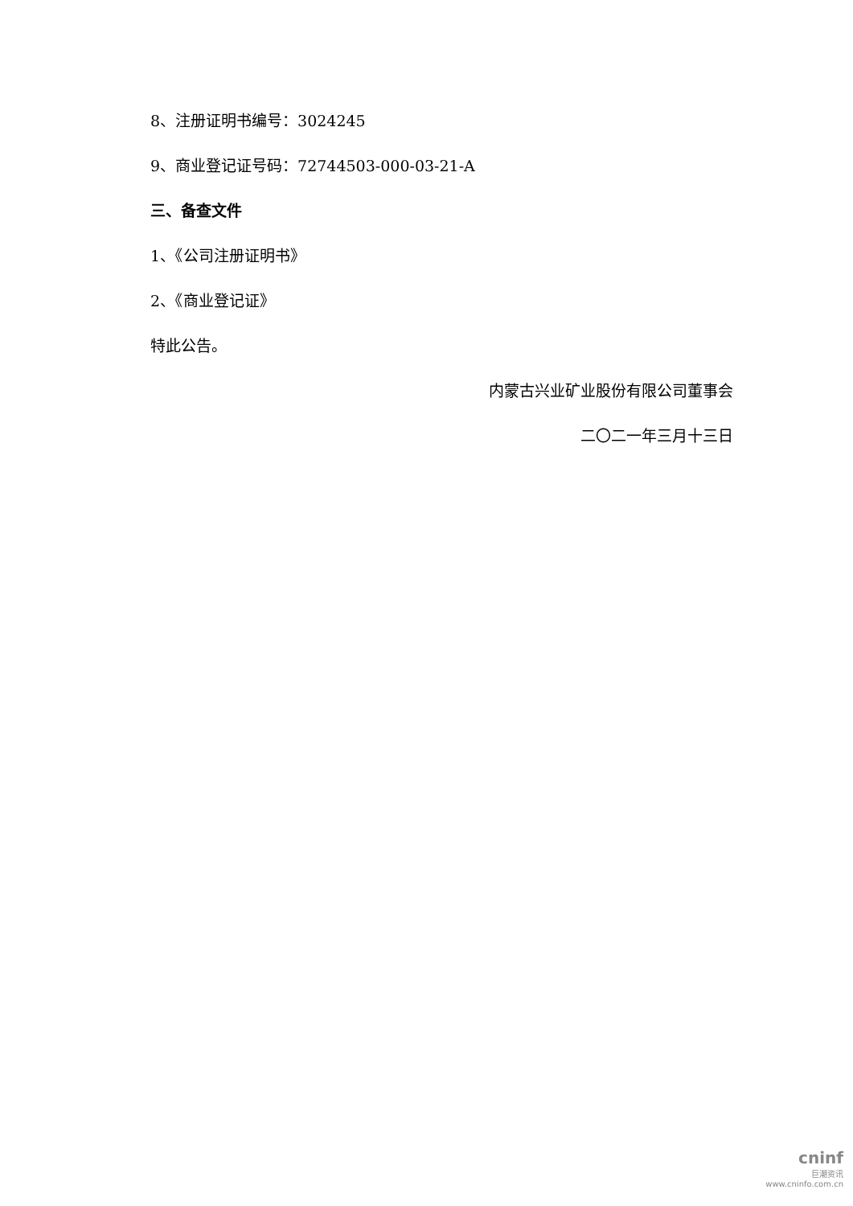8、注册证明书编号：3024245
9、商业登记证号码：72744503-000-03-21-A
三、备查文件
1、《公司注册证明书》
2、《商业登记证》
特此公告。
内蒙古兴业矿业股份有限公司董事会
二〇二一年三月十三日
cninf
巨潮资讯
www.cninfo.com.cn